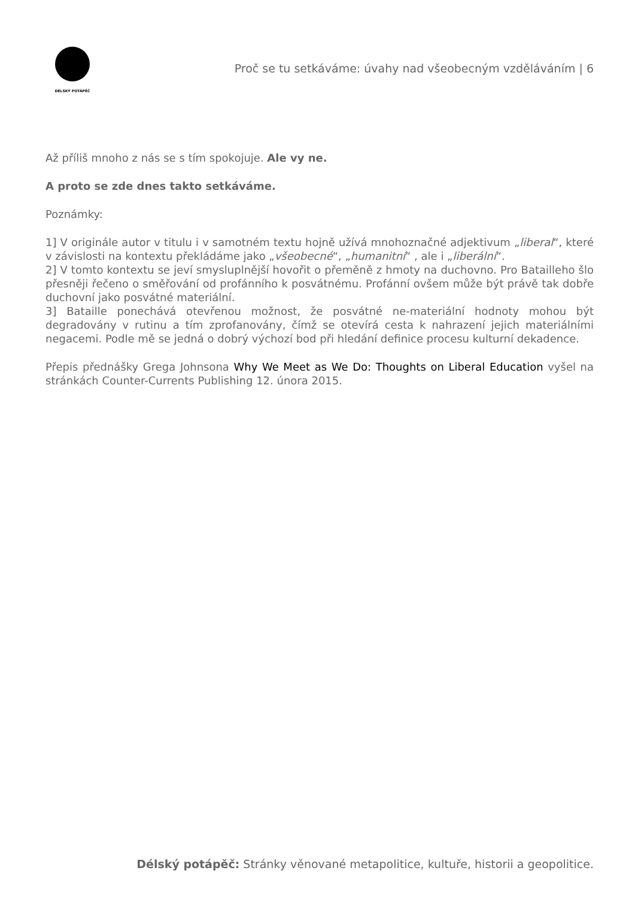DÉLSKÝ POTÁPĚČ
Proč se tu setkáváme: úvahy nad všeobecným vzděláváním | 6
Až příliš mnoho z nás se s tím spokojuje. Ale vy ne.
A proto se zde dnes takto setkáváme.
Poznámky:
1] V originále autor v titulu i v samotném textu hojně užívá mnohoznačné adjektivum „liberal“, které v závislosti na kontextu překládáme jako „všeobecné“, „humanitní“ , ale i „liberální“.
2] V tomto kontextu se jeví smysluplnější hovořit o přeměně z hmoty na duchovno. Pro Batailleho šlo přesněji řečeno o směřování od profánního k posvátnému. Profánní ovšem může být právě tak dobře duchovní jako posvátné materiální.
3] Bataille ponechává otevřenou možnost, že posvátné ne-materiální hodnoty mohou být degradovány v rutinu a tím zprofanovány, čímž se otevírá cesta k nahrazení jejich materiálními negacemi. Podle mě se jedná o dobrý výchozí bod při hledání definice procesu kulturní dekadence.
Přepis přednášky Grega Johnsona Why We Meet as We Do: Thoughts on Liberal Education vyšel na stránkách Counter-Currents Publishing 12. února 2015.
Délský potápěč: Stránky věnované metapolitice, kultuře, historii a geopolitice.